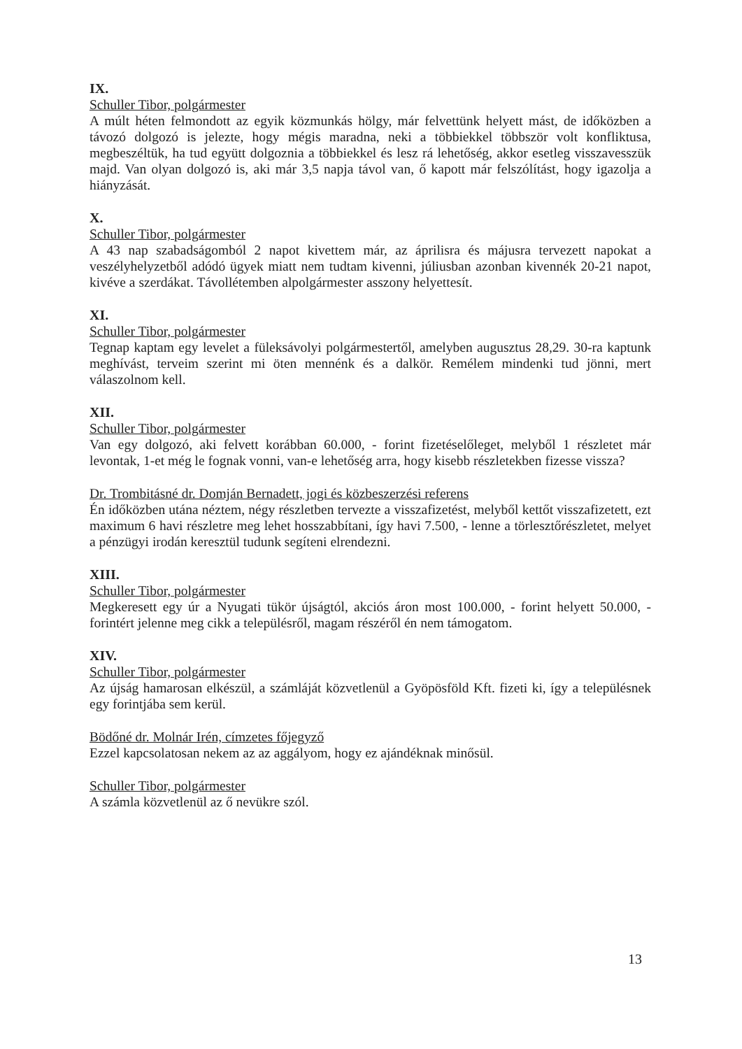IX.
Schuller Tibor, polgármester
A múlt héten felmondott az egyik közmunkás hölgy, már felvettünk helyett mást, de időközben a távozó dolgozó is jelezte, hogy mégis maradna, neki a többiekkel többször volt konfliktusa, megbeszéltük, ha tud együtt dolgoznia a többiekkel és lesz rá lehetőség, akkor esetleg visszavesszük majd. Van olyan dolgozó is, aki már 3,5 napja távol van, ő kapott már felszólítást, hogy igazolja a hiányzását.
X.
Schuller Tibor, polgármester
A 43 nap szabadságomból 2 napot kivettem már, az áprilisra és májusra tervezett napokat a veszélyhelyzetből adódó ügyek miatt nem tudtam kivenni, júliusban azonban kivennék 20-21 napot, kivéve a szerdákat. Távollétemben alpolgármester asszony helyettesít.
XI.
Schuller Tibor, polgármester
Tegnap kaptam egy levelet a füleksávolyi polgármestertől, amelyben augusztus 28,29. 30-ra kaptunk meghívást, terveim szerint mi öten mennénk és a dalkör. Remélem mindenki tud jönni, mert válaszolnom kell.
XII.
Schuller Tibor, polgármester
Van egy dolgozó, aki felvett korábban 60.000, - forint fizetéselőleget, melyből 1 részletet már levontak, 1-et még le fognak vonni, van-e lehetőség arra, hogy kisebb részletekben fizesse vissza?
Dr. Trombitásné dr. Domján Bernadett, jogi és közbeszerzési referens
Én időközben utána néztem, négy részletben tervezte a visszafizetést, melyből kettőt visszafizetett, ezt maximum 6 havi részletre meg lehet hosszabbítani, így havi 7.500, - lenne a törlesztőrészletet, melyet a pénzügyi irodán keresztül tudunk segíteni elrendezni.
XIII.
Schuller Tibor, polgármester
Megkeresett egy úr a Nyugati tükör újságtól, akciós áron most 100.000, - forint helyett 50.000, - forintért jelenne meg cikk a településről, magam részéről én nem támogatom.
XIV.
Schuller Tibor, polgármester
Az újság hamarosan elkészül, a számláját közvetlenül a Gyöpösföld Kft. fizeti ki, így a településnek egy forintjába sem kerül.
Bödőné dr. Molnár Irén, címzetes főjegyző
Ezzel kapcsolatosan nekem az az aggályom, hogy ez ajándéknak minősül.
Schuller Tibor, polgármester
A számla közvetlenül az ő nevükre szól.
13